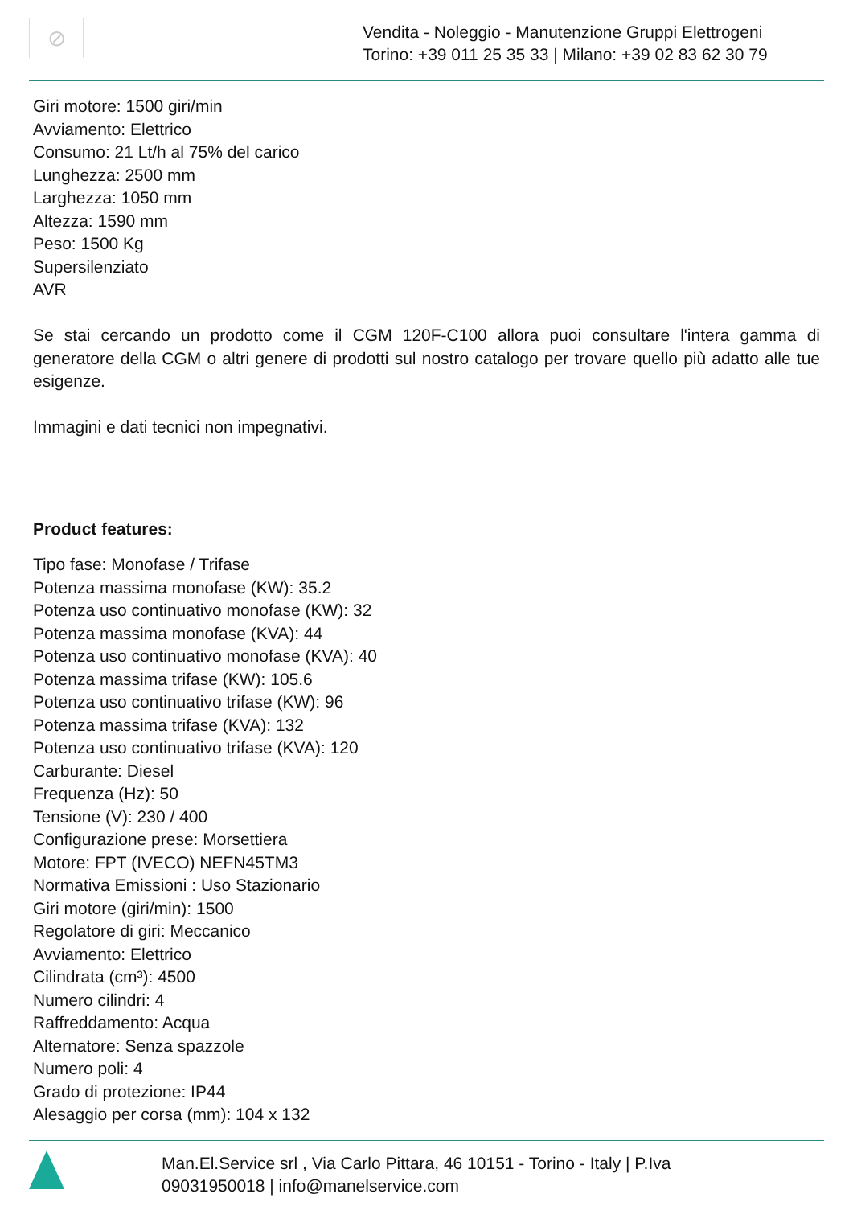⊘
Vendita - Noleggio - Manutenzione Gruppi Elettrogeni
Torino: +39 011 25 35 33 | Milano: +39 02 83 62 30 79
Giri motore: 1500 giri/min
Avviamento: Elettrico
Consumo: 21 Lt/h al 75% del carico
Lunghezza: 2500 mm
Larghezza: 1050 mm
Altezza: 1590 mm
Peso: 1500 Kg
Supersilenziato
AVR
Se stai cercando un prodotto come il CGM 120F-C100 allora puoi consultare l'intera gamma di generatore della CGM o altri genere di prodotti sul nostro catalogo per trovare quello più adatto alle tue esigenze.
Immagini e dati tecnici non impegnativi.
Product features:
Tipo fase: Monofase / Trifase
Potenza massima monofase (KW): 35.2
Potenza uso continuativo monofase (KW): 32
Potenza massima monofase (KVA): 44
Potenza uso continuativo monofase (KVA): 40
Potenza massima trifase (KW): 105.6
Potenza uso continuativo trifase (KW): 96
Potenza massima trifase (KVA): 132
Potenza uso continuativo trifase (KVA): 120
Carburante: Diesel
Frequenza (Hz): 50
Tensione (V): 230 / 400
Configurazione prese: Morsettiera
Motore: FPT (IVECO) NEFN45TM3
Normativa Emissioni : Uso Stazionario
Giri motore (giri/min): 1500
Regolatore di giri: Meccanico
Avviamento: Elettrico
Cilindrata (cm³): 4500
Numero cilindri: 4
Raffreddamento: Acqua
Alternatore: Senza spazzole
Numero poli: 4
Grado di protezione: IP44
Alesaggio per corsa (mm): 104 x 132
Man.El.Service srl , Via Carlo Pittara, 46 10151 - Torino - Italy | P.Iva
09031950018 | info@manelservice.com